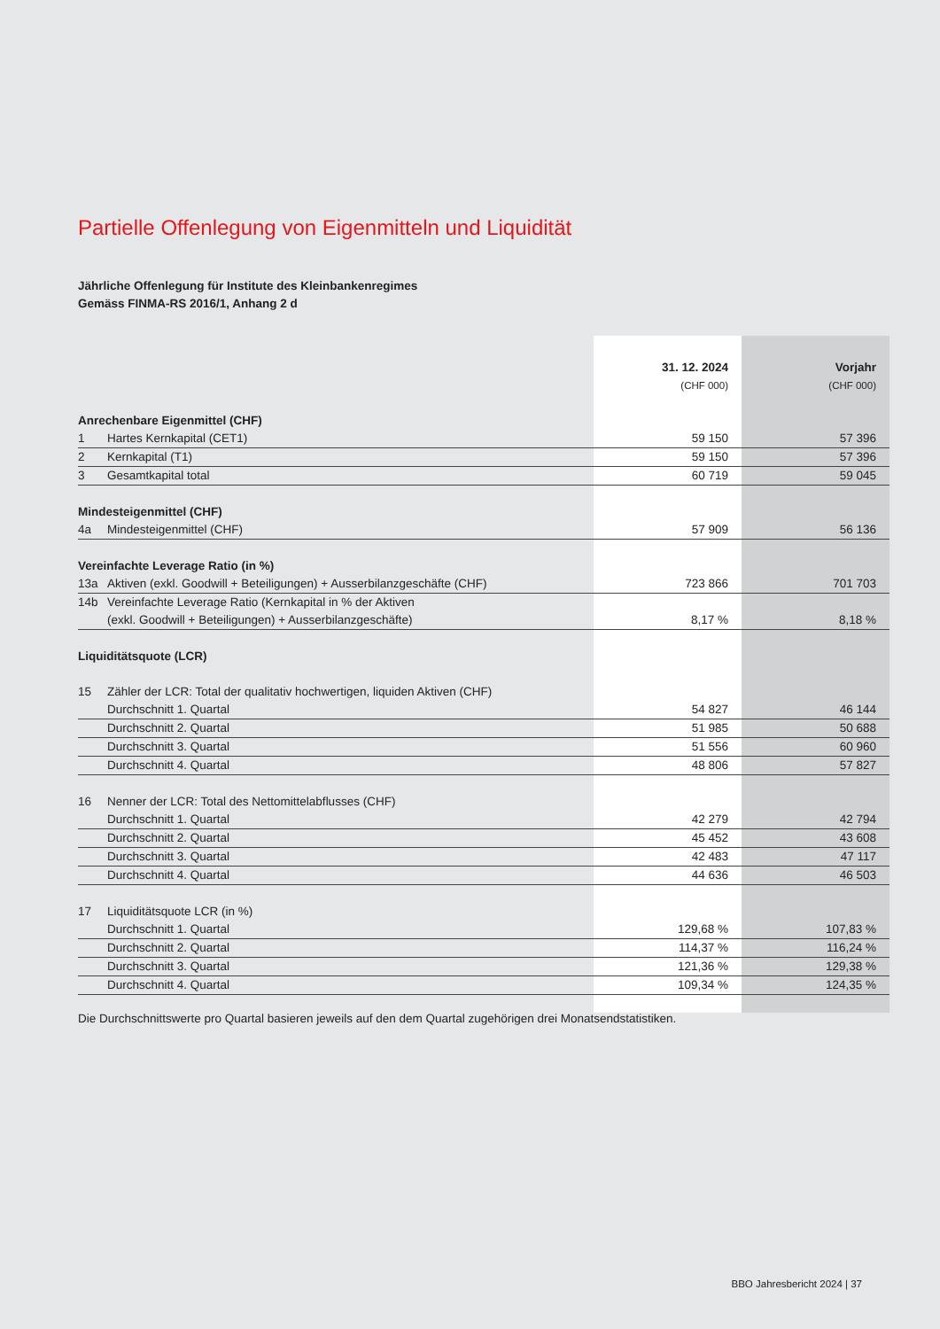Partielle Offenlegung von Eigenmitteln und Liquidität
Jährliche Offenlegung für Institute des Kleinbankenregimes
Gemäss FINMA-RS 2016/1, Anhang 2 d
| | | 31. 12. 2024 | Vorjahr |
| | | (CHF 000) | (CHF 000) |
| Anrechenbare Eigenmittel (CHF) | | | |
| 1 | Hartes Kernkapital (CET1) | 59 150 | 57 396 |
| 2 | Kernkapital (T1) | 59 150 | 57 396 |
| 3 | Gesamtkapital total | 60 719 | 59 045 |
| Mindesteigenmittel (CHF) | | | |
| 4a | Mindesteigenmittel (CHF) | 57 909 | 56 136 |
| Vereinfachte Leverage Ratio (in %) | | | |
| 13a | Aktiven (exkl. Goodwill + Beteiligungen) + Ausserbilanzgeschäfte (CHF) | 723 866 | 701 703 |
| 14b | Vereinfachte Leverage Ratio (Kernkapital in % der Aktiven (exkl. Goodwill + Beteiligungen) + Ausserbilanzgeschäfte) | 8,17 % | 8,18 % |
| Liquiditätsquote (LCR) | | | |
| 15 | Zähler der LCR: Total der qualitativ hochwertigen, liquiden Aktiven (CHF) | | |
| | Durchschnitt 1. Quartal | 54 827 | 46 144 |
| | Durchschnitt 2. Quartal | 51 985 | 50 688 |
| | Durchschnitt 3. Quartal | 51 556 | 60 960 |
| | Durchschnitt 4. Quartal | 48 806 | 57 827 |
| 16 | Nenner der LCR: Total des Nettomittelabflusses (CHF) | | |
| | Durchschnitt 1. Quartal | 42 279 | 42 794 |
| | Durchschnitt 2. Quartal | 45 452 | 43 608 |
| | Durchschnitt 3. Quartal | 42 483 | 47 117 |
| | Durchschnitt 4. Quartal | 44 636 | 46 503 |
| 17 | Liquiditätsquote LCR (in %) | | |
| | Durchschnitt 1. Quartal | 129,68 % | 107,83 % |
| | Durchschnitt 2. Quartal | 114,37 % | 116,24 % |
| | Durchschnitt 3. Quartal | 121,36 % | 129,38 % |
| | Durchschnitt 4. Quartal | 109,34 % | 124,35 % |
Die Durchschnittswerte pro Quartal basieren jeweils auf den dem Quartal zugehörigen drei Monatsendstatistiken.
BBO Jahresbericht 2024 | 37